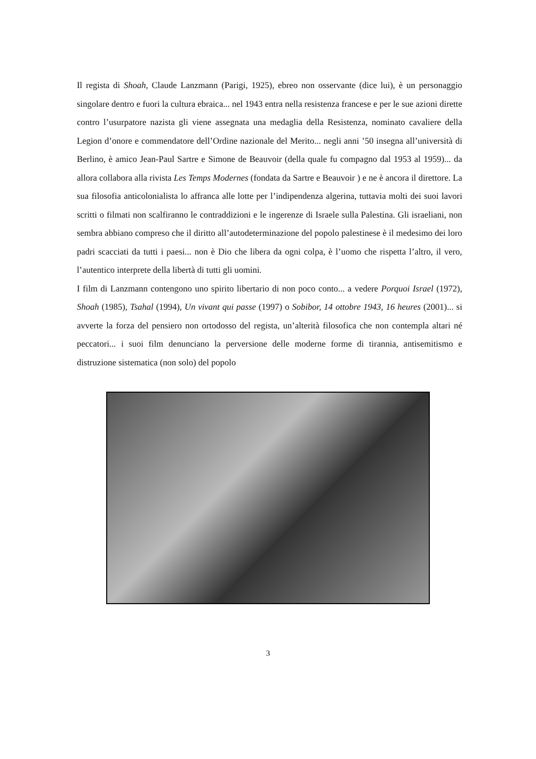Il regista di Shoah, Claude Lanzmann (Parigi, 1925), ebreo non osservante (dice lui), è un personaggio singolare dentro e fuori la cultura ebraica... nel 1943 entra nella resistenza francese e per le sue azioni dirette contro l’usurpatore nazista gli viene assegnata una medaglia della Resistenza, nominato cavaliere della Legion d’onore e commendatore dell’Ordine nazionale del Merito... negli anni ’50 insegna all’università di Berlino, è amico Jean-Paul Sartre e Simone de Beauvoir (della quale fu compagno dal 1953 al 1959)... da allora collabora alla rivista Les Temps Modernes (fondata da Sartre e Beauvoir ) e ne è ancora il direttore. La sua filosofia anticolonialista lo affranca alle lotte per l’indipendenza algerina, tuttavia molti dei suoi lavori scritti o filmati non scalfiranno le contraddizioni e le ingerenze di Israele sulla Palestina. Gli israeliani, non sembra abbiano compreso che il diritto all’autodeterminazione del popolo palestinese è il medesimo dei loro padri scacciati da tutti i paesi... non è Dio che libera da ogni colpa, è l’uomo che rispetta l’altro, il vero, l’autentico interprete della libertà di tutti gli uomini.
I film di Lanzmann contengono uno spirito libertario di non poco conto... a vedere Porquoi Israel (1972), Shoah (1985), Tsahal (1994), Un vivant qui passe (1997) o Sobibor, 14 ottobre 1943, 16 heures (2001)... si avverte la forza del pensiero non ortodosso del regista, un’alterità filosofica che non contempla altari né peccatori... i suoi film denunciano la perversione delle moderne forme di tirannia, antisemitismo e distruzione sistematica (non solo) del popolo
3